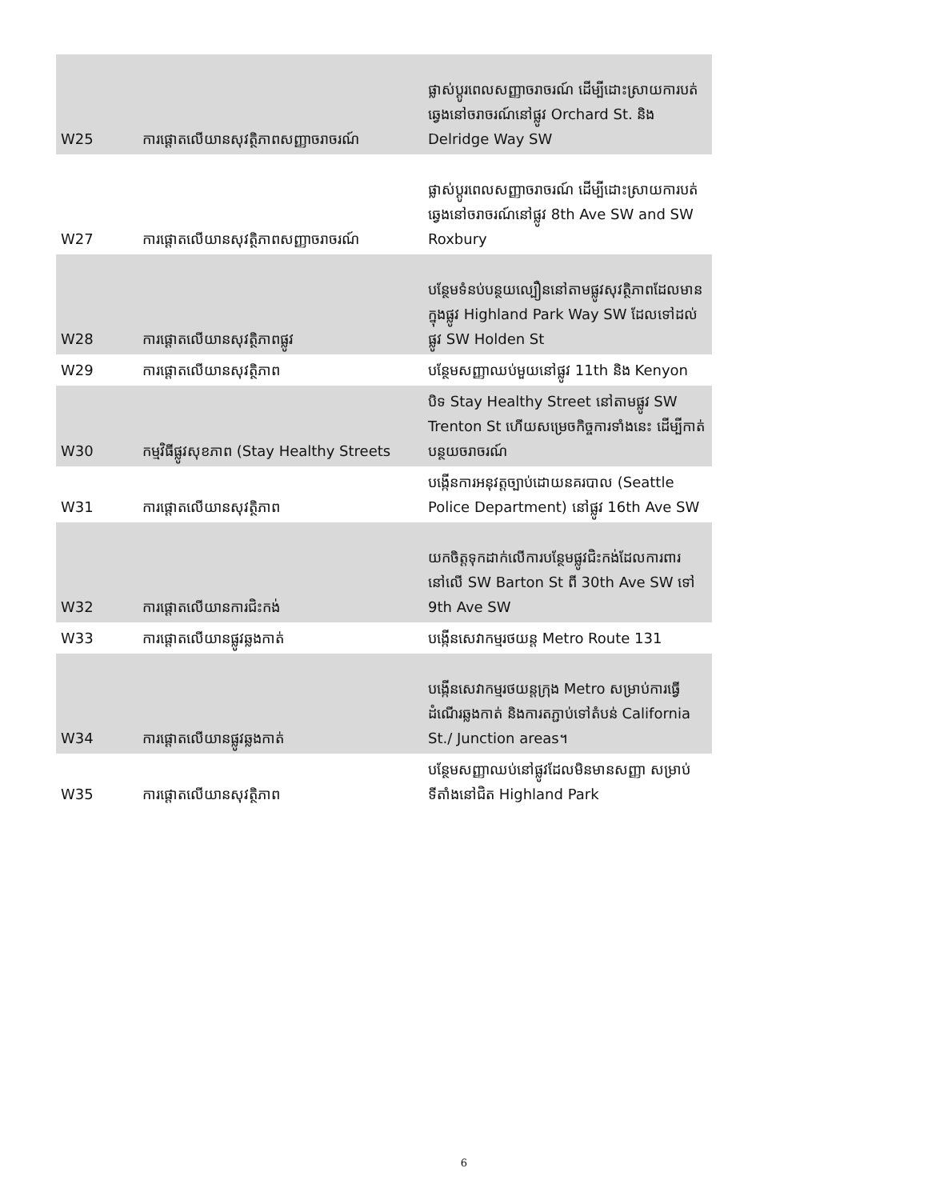| W25 | ការផ្ដោតលើយានសុវត្ថិភាពសញ្ញាចរាចរណ៍ | ផ្លាស់ប្ដូរពេលសញ្ញាចរាចរណ៍ ដើម្បីដោះស្រាយការបត់ឆ្វេងនៅចរាចរណ៍នៅផ្លូវ Orchard St. និង Delridge Way SW |
| W27 | ការផ្ដោតលើយានសុវត្ថិភាពសញ្ញាចរាចរណ៍ | ផ្លាស់ប្ដូរពេលសញ្ញាចរាចរណ៍ ដើម្បីដោះស្រាយការបត់ឆ្វេងនៅចរាចរណ៍នៅផ្លូវ 8th Ave SW and SW Roxbury |
| W28 | ការផ្ដោតលើយានសុវត្ថិភាពផ្លូវ | បន្ថែមទំនប់បន្ថយល្បឿននៅតាមផ្លូវសុវត្ថិភាពដែលមានក្នុងផ្លូវ Highland Park Way SW ដែលទៅដល់ផ្លូវ SW Holden St |
| W29 | ការផ្ដោតលើយានសុវត្ថិភាព | បន្ថែមសញ្ញាឈប់មួយនៅផ្លូវ 11th និង Kenyon |
| W30 | កម្មវិធីផ្លូវសុខភាព (Stay Healthy Streets | បិទ Stay Healthy Street នៅតាមផ្លូវ SW Trenton St ហើយសម្រេចកិច្ចការទាំងនេះ ដើម្បីកាត់បន្ថយចរាចរណ៍ |
| W31 | ការផ្ដោតលើយានសុវត្ថិភាព | បង្កើនការអនុវត្តច្បាប់ដោយនគរបាល (Seattle Police Department) នៅផ្លូវ 16th Ave SW |
| W32 | ការផ្ដោតលើយានការជិះកង់ | យកចិត្តទុកដាក់លើការបន្ថែមផ្លូវជិះកង់ដែលការពារនៅលើ SW Barton St ពី 30th Ave SW ទៅ 9th Ave SW |
| W33 | ការផ្ដោតលើយានផ្លូវឆ្លងកាត់ | បង្កើនសេវាកម្មរថយន្ត Metro Route 131 |
| W34 | ការផ្ដោតលើយានផ្លូវឆ្លងកាត់ | បង្កើនសេវាកម្មរថយន្តក្រុង Metro សម្រាប់ការធ្វើដំណើរឆ្លងកាត់ និងការតភ្ជាប់ទៅតំបន់ California St./ Junction areas។ |
| W35 | ការផ្ដោតលើយានសុវត្ថិភាព | បន្ថែមសញ្ញាឈប់នៅផ្លូវដែលមិនមានសញ្ញា សម្រាប់ទីតាំងនៅជិត Highland Park |
6